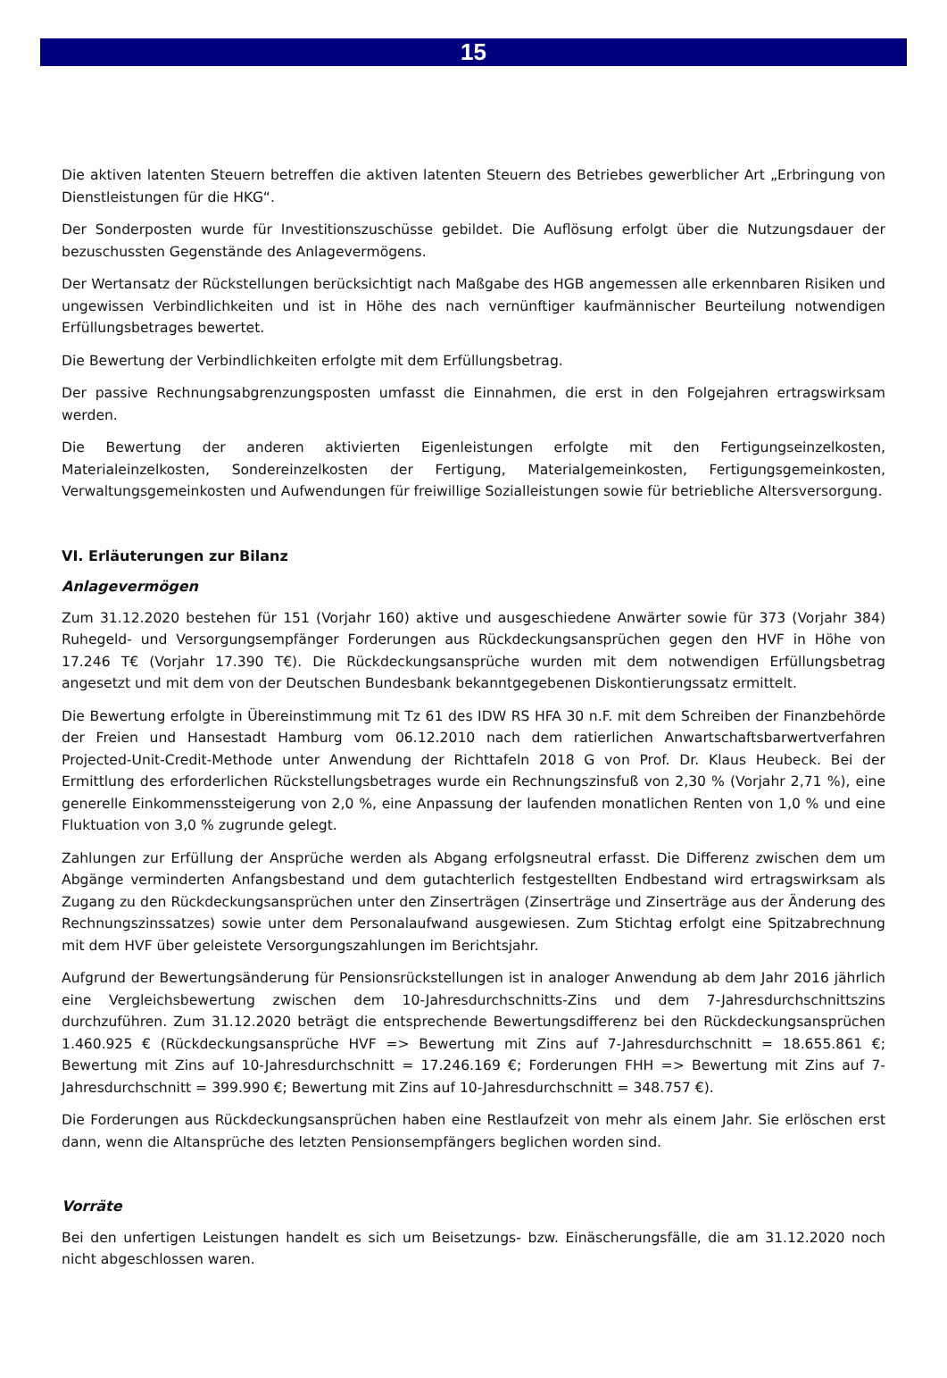15
Die aktiven latenten Steuern betreffen die aktiven latenten Steuern des Betriebes gewerblicher Art „Erbringung von Dienstleistungen für die HKG“.
Der Sonderposten wurde für Investitionszuschüsse gebildet. Die Auflösung erfolgt über die Nutzungsdauer der bezuschussten Gegenstände des Anlagevermögens.
Der Wertansatz der Rückstellungen berücksichtigt nach Maßgabe des HGB angemessen alle erkennbaren Risiken und ungewissen Verbindlichkeiten und ist in Höhe des nach vernünftiger kaufmännischer Beurteilung notwendigen Erfüllungsbetrages bewertet.
Die Bewertung der Verbindlichkeiten erfolgte mit dem Erfüllungsbetrag.
Der passive Rechnungsabgrenzungsposten umfasst die Einnahmen, die erst in den Folgejahren ertragswirksam werden.
Die Bewertung der anderen aktivierten Eigenleistungen erfolgte mit den Fertigungseinzelkosten, Materialeinzelkosten, Sondereinzelkosten der Fertigung, Materialgemeinkosten, Fertigungsgemeinkosten, Verwaltungsgemeinkosten und Aufwendungen für freiwillige Sozialleistungen sowie für betriebliche Altersversorgung.
VI. Erläuterungen zur Bilanz
Anlagevermögen
Zum 31.12.2020 bestehen für 151 (Vorjahr 160) aktive und ausgeschiedene Anwärter sowie für 373 (Vorjahr 384) Ruhegeld- und Versorgungsempfänger Forderungen aus Rückdeckungsansprüchen gegen den HVF in Höhe von 17.246 T€ (Vorjahr 17.390 T€). Die Rückdeckungsansprüche wurden mit dem notwendigen Erfüllungsbetrag angesetzt und mit dem von der Deutschen Bundesbank bekanntgegebenen Diskontierungssatz ermittelt.
Die Bewertung erfolgte in Übereinstimmung mit Tz 61 des IDW RS HFA 30 n.F. mit dem Schreiben der Finanzbehörde der Freien und Hansestadt Hamburg vom 06.12.2010 nach dem ratierlichen Anwartschaftsbarwertverfahren Projected-Unit-Credit-Methode unter Anwendung der Richttafeln 2018 G von Prof. Dr. Klaus Heubeck. Bei der Ermittlung des erforderlichen Rückstellungsbetrages wurde ein Rechnungszinsfuß von 2,30 % (Vorjahr 2,71 %), eine generelle Einkommenssteigerung von 2,0 %, eine Anpassung der laufenden monatlichen Renten von 1,0 % und eine Fluktuation von 3,0 % zugrunde gelegt.
Zahlungen zur Erfüllung der Ansprüche werden als Abgang erfolgsneutral erfasst. Die Differenz zwischen dem um Abgänge verminderten Anfangsbestand und dem gutachterlich festgestellten Endbestand wird ertragswirksam als Zugang zu den Rückdeckungsansprüchen unter den Zinserträgen (Zinserträge und Zinserträge aus der Änderung des Rechnungszinssatzes) sowie unter dem Personalaufwand ausgewiesen. Zum Stichtag erfolgt eine Spitzabrechnung mit dem HVF über geleistete Versorgungszahlungen im Berichtsjahr.
Aufgrund der Bewertungsänderung für Pensionsrückstellungen ist in analoger Anwendung ab dem Jahr 2016 jährlich eine Vergleichsbewertung zwischen dem 10-Jahresdurchschnitts-Zins und dem 7-Jahresdurchschnittszins durchzuführen. Zum 31.12.2020 beträgt die entsprechende Bewertungsdifferenz bei den Rückdeckungsansprüchen 1.460.925 € (Rückdeckungsansprüche HVF => Bewertung mit Zins auf 7-Jahresdurchschnitt = 18.655.861 €; Bewertung mit Zins auf 10-Jahresdurchschnitt = 17.246.169 €; Forderungen FHH => Bewertung mit Zins auf 7-Jahresdurchschnitt = 399.990 €; Bewertung mit Zins auf 10-Jahresdurchschnitt = 348.757 €).
Die Forderungen aus Rückdeckungsansprüchen haben eine Restlaufzeit von mehr als einem Jahr. Sie erlöschen erst dann, wenn die Altansprüche des letzten Pensionsempfängers beglichen worden sind.
Vorräte
Bei den unfertigen Leistungen handelt es sich um Beisetzungs- bzw. Einäscherungsfälle, die am 31.12.2020 noch nicht abgeschlossen waren.